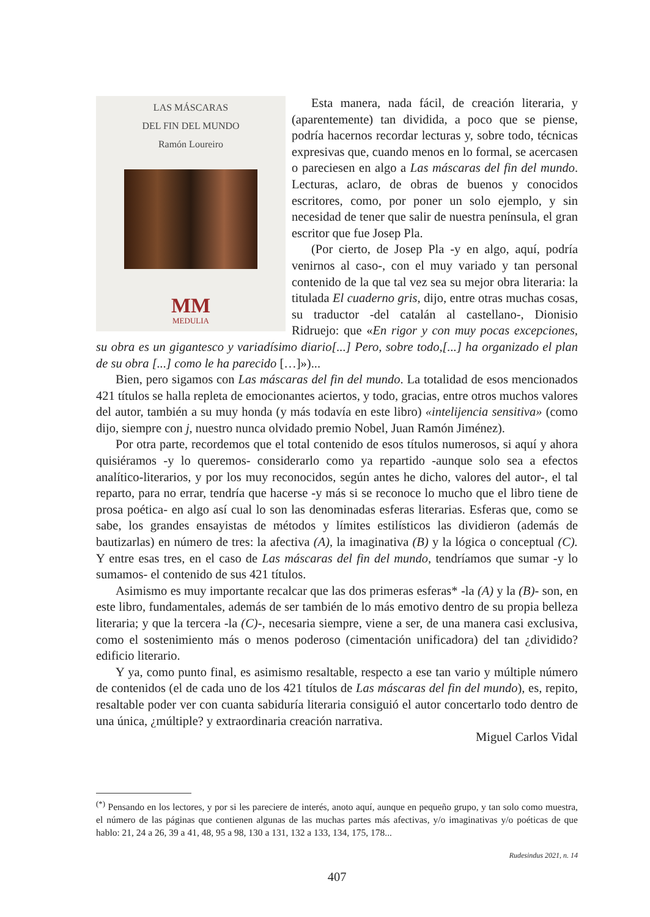LAS MÁSCARAS
DEL FIN DEL MUNDO
Ramón Loureiro
MM
MEDULIA
Esta manera, nada fácil, de creación literaria, y (aparentemente) tan dividida, a poco que se piense, podría hacernos recordar lecturas y, sobre todo, técnicas expresivas que, cuando menos en lo formal, se acercasen o pareciesen en algo a Las máscaras del fin del mundo. Lecturas, aclaro, de obras de buenos y conocidos escritores, como, por poner un solo ejemplo, y sin necesidad de tener que salir de nuestra península, el gran escritor que fue Josep Pla.
(Por cierto, de Josep Pla -y en algo, aquí, podría venirnos al caso-, con el muy variado y tan personal contenido de la que tal vez sea su mejor obra literaria: la titulada El cuaderno gris, dijo, entre otras muchas cosas, su traductor -del catalán al castellano-, Dionisio Ridruejo: que «En rigor y con muy pocas excepciones, su obra es un gigantesco y variadísimo diario[...] Pero, sobre todo,[...] ha organizado el plan de su obra [...] como le ha parecido […]»)...
Bien, pero sigamos con Las máscaras del fin del mundo. La totalidad de esos mencionados 421 títulos se halla repleta de emocionantes aciertos, y todo, gracias, entre otros muchos valores del autor, también a su muy honda (y más todavía en este libro) «intelijencia sensitiva» (como dijo, siempre con j, nuestro nunca olvidado premio Nobel, Juan Ramón Jiménez).
Por otra parte, recordemos que el total contenido de esos títulos numerosos, si aquí y ahora quisiéramos -y lo queremos- considerarlo como ya repartido -aunque solo sea a efectos analítico-literarios, y por los muy reconocidos, según antes he dicho, valores del autor-, el tal reparto, para no errar, tendría que hacerse -y más si se reconoce lo mucho que el libro tiene de prosa poética- en algo así cual lo son las denominadas esferas literarias. Esferas que, como se sabe, los grandes ensayistas de métodos y límites estilísticos las dividieron (además de bautizarlas) en número de tres: la afectiva (A), la imaginativa (B) y la lógica o conceptual (C). Y entre esas tres, en el caso de Las máscaras del fin del mundo, tendríamos que sumar -y lo sumamos- el contenido de sus 421 títulos.
Asimismo es muy importante recalcar que las dos primeras esferas* -la (A) y la (B)- son, en este libro, fundamentales, además de ser también de lo más emotivo dentro de su propia belleza literaria; y que la tercera -la (C)-, necesaria siempre, viene a ser, de una manera casi exclusiva, como el sostenimiento más o menos poderoso (cimentación unificadora) del tan ¿dividido? edificio literario.
Y ya, como punto final, es asimismo resaltable, respecto a ese tan vario y múltiple número de contenidos (el de cada uno de los 421 títulos de Las máscaras del fin del mundo), es, repito, resaltable poder ver con cuanta sabiduría literaria consiguió el autor concertarlo todo dentro de una única, ¿múltiple? y extraordinaria creación narrativa.
Miguel Carlos Vidal
<sup>(*)</sup> Pensando en los lectores, y por si les pareciere de interés, anoto aquí, aunque en pequeño grupo, y tan solo como muestra, el número de las páginas que contienen algunas de las muchas partes más afectivas, y/o imaginativas y/o poéticas de que hablo: 21, 24 a 26, 39 a 41, 48, 95 a 98, 130 a 131, 132 a 133, 134, 175, 178...
Rudesindus 2021, n. 14
407